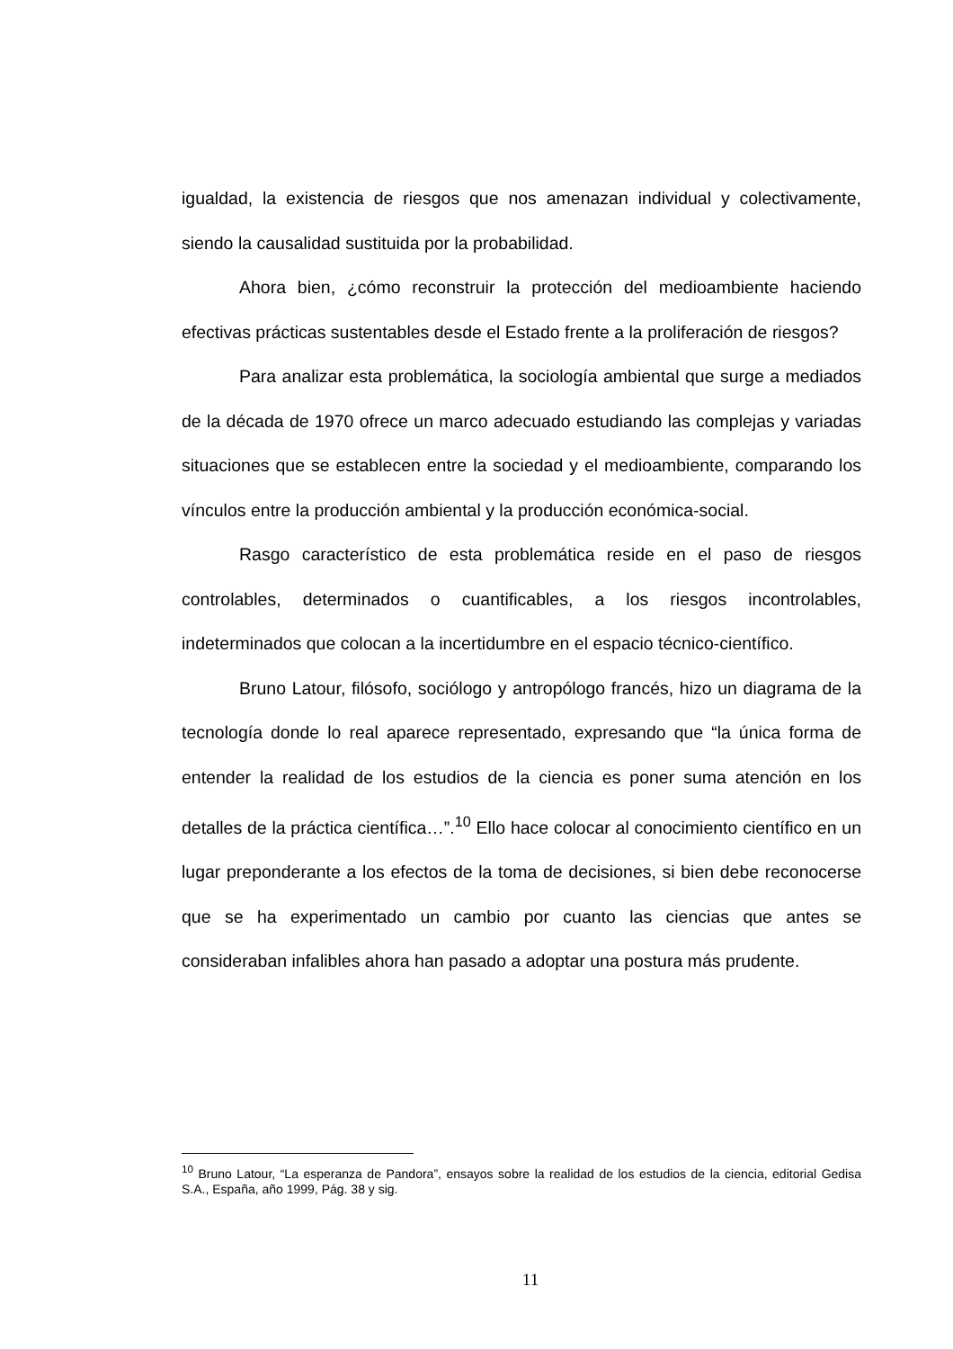igualdad, la existencia de riesgos que nos amenazan individual y colectivamente, siendo la causalidad sustituida por la probabilidad.
Ahora bien, ¿cómo reconstruir la protección del medioambiente haciendo efectivas prácticas sustentables desde el Estado frente a la proliferación de riesgos?
Para analizar esta problemática, la sociología ambiental que surge a mediados de la década de 1970 ofrece un marco adecuado estudiando las complejas y variadas situaciones que se establecen entre la sociedad y el medioambiente, comparando los vínculos entre la producción ambiental y la producción económica-social.
Rasgo característico de esta problemática reside en el paso de riesgos controlables, determinados o cuantificables, a los riesgos incontrolables, indeterminados que colocan a la incertidumbre en el espacio técnico-científico.
Bruno Latour, filósofo, sociólogo y antropólogo francés, hizo un diagrama de la tecnología donde lo real aparece representado, expresando que “la única forma de entender la realidad de los estudios de la ciencia es poner suma atención en los detalles de la práctica científica…”.<sup>10</sup> Ello hace colocar al conocimiento científico en un lugar preponderante a los efectos de la toma de decisiones, si bien debe reconocerse que se ha experimentado un cambio por cuanto las ciencias que antes se consideraban infalibles ahora han pasado a adoptar una postura más prudente.
<sup>10</sup> Bruno Latour, “La esperanza de Pandora”, ensayos sobre la realidad de los estudios de la ciencia, editorial Gedisa S.A., España, año 1999, Pág. 38 y sig.
11